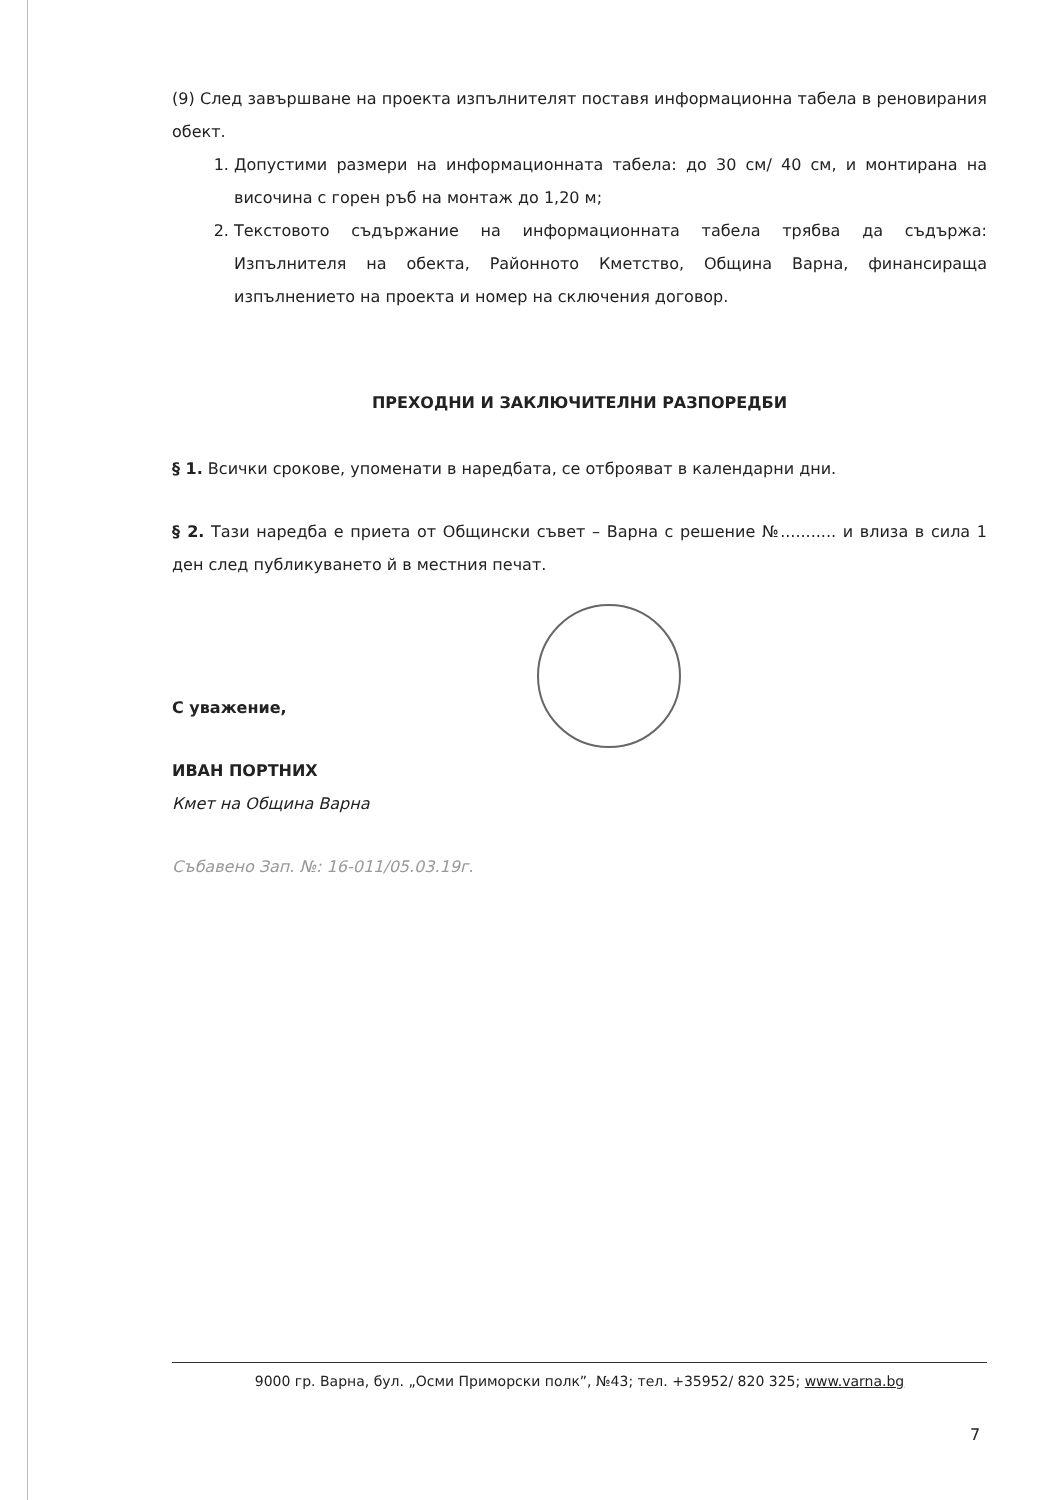(9) След завършване на проекта изпълнителят поставя информационна табела в реновирания обект.
1. Допустими размери на информационната табела: до 30 см/ 40 см, и монтирана на височина с горен ръб на монтаж до 1,20 м;
2. Текстовото съдържание на информационната табела трябва да съдържа: Изпълнителя на обекта, Районното Кметство, Община Варна, финансираща изпълнението на проекта и номер на сключения договор.
ПРЕХОДНИ И ЗАКЛЮЧИТЕЛНИ РАЗПОРЕДБИ
§ 1. Всички срокове, упоменати в наредбата, се отброяват в календарни дни.
§ 2. Тази наредба е приета от Общински съвет – Варна с решение №........... и влиза в сила 1 ден след публикуването й в местния печат.
С уважение,
ИВАН ПОРТНИХ
Кмет на Община Варна
Събавено Зап. №: 16-011/05.03.19г.
9000 гр. Варна, бул. „Осми Приморски полк”, №43; тел. +35952/ 820 325; www.varna.bg
7